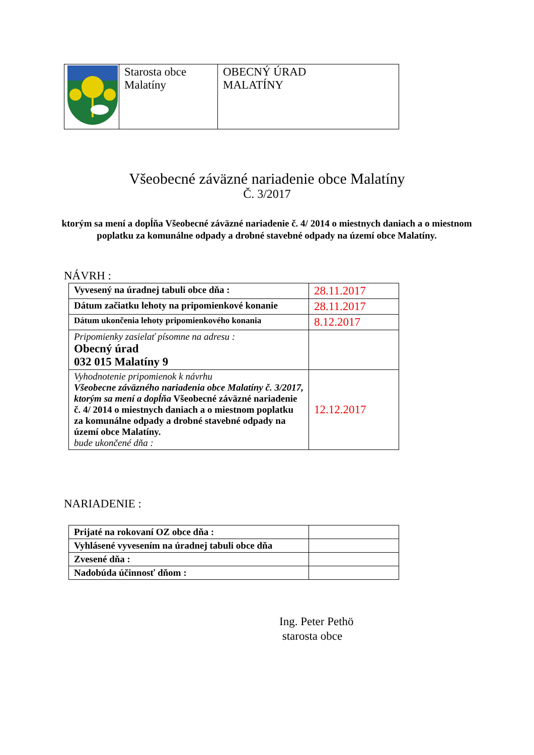| | Starosta obce Malatíny | OBECNÝ ÚRAD MALATÍNY |
Všeobecné záväzné nariadenie obce Malatíny
Č. 3/2017
ktorým sa mení a dopĺňa Všeobecné záväzné nariadenie č. 4/ 2014 o miestnych daniach a o miestnom poplatku za komunálne odpady a drobné stavebné odpady na území obce Malatíny.
NÁVRH :
| Vyvesený na úradnej tabuli obce dňa : | 28.11.2017 |
| Dátum začiatku lehoty na pripomienkové konanie | 28.11.2017 |
| Dátum ukončenia lehoty pripomienkového konania | 8.12.2017 |
| Pripomienky zasielať písomne na adresu : Obecný úrad 032 015 Malatíny 9 | |
| Vyhodnotenie pripomienok k návrhu Všeobecne záväzného nariadenia obce Malatíny č. 3/2017, ktorým sa mení a dopĺňa Všeobecné záväzné nariadenie č. 4/ 2014 o miestnych daniach a o miestnom poplatku za komunálne odpady a drobné stavebné odpady na území obce Malatíny. bude ukončené dňa : | 12.12.2017 |
NARIADENIE :
| Prijaté na rokovaní OZ obce dňa : | |
| Vyhlásené vyvesením na úradnej tabuli obce dňa | |
| Zvesené dňa : | |
| Nadobúda účinnosť dňom : | |
Ing. Peter Pethö
starosta obce